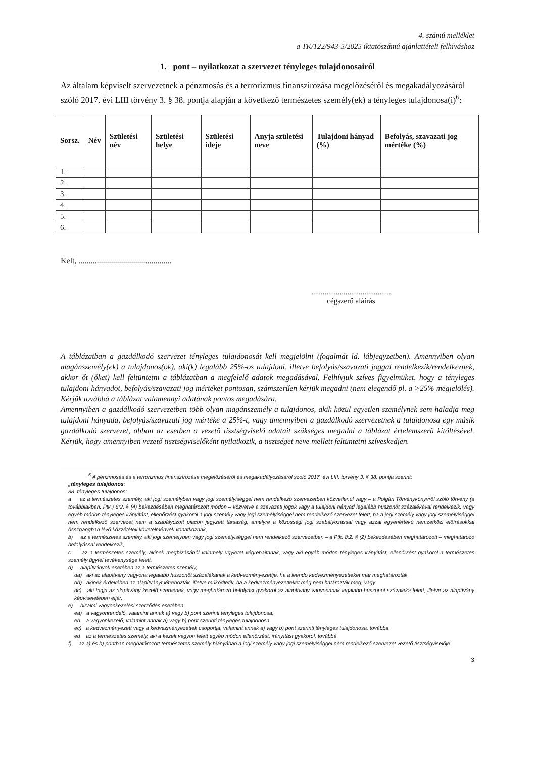4. számú melléklet
a TK/122/943-5/2025 iktatószámú ajánlattételi felhíváshoz
1. pont – nyilatkozat a szervezet tényleges tulajdonosairól
Az általam képviselt szervezetnek a pénzmosás és a terrorizmus finanszírozása megelőzéséről és megakadályozásáról szóló 2017. évi LIII törvény 3. § 38. pontja alapján a következő természetes személy(ek) a tényleges tulajdonosa(i)<sup>6</sup>:
| Sorsz. | Név | Születési név | Születési helye | Születési ideje | Anyja születési neve | Tulajdoni hányad (%) | Befolyás, szavazati jog mértéke (%) |
| --- | --- | --- | --- | --- | --- | --- | --- |
| 1. | | | | | | | |
| 2. | | | | | | | |
| 3. | | | | | | | |
| 4. | | | | | | | |
| 5. | | | | | | | |
| 6. | | | | | | | |
Kelt, ..............................................
..........................................
cégszerű aláírás
A táblázatban a gazdálkodó szervezet tényleges tulajdonosát kell megjelölni (fogalmát ld. lábjegyzetben). Amennyiben olyan magánszemély(ek) a tulajdonos(ok), aki(k) legalább 25%-os tulajdoni, illetve befolyás/szavazati joggal rendelkezik/rendelkeznek, akkor őt (őket) kell feltüntetni a táblázatban a megfelelő adatok megadásával. Felhívjuk szíves figyelmüket, hogy a tényleges tulajdoni hányadot, befolyás/szavazati jog mértéket pontosan, számszerűen kérjük megadni (nem elegendő pl. a >25% megjelölés). Kérjük továbbá a táblázat valamennyi adatának pontos megadására.
Amennyiben a gazdálkodó szervezetben több olyan magánszemély a tulajdonos, akik közül egyetlen személynek sem haladja meg tulajdoni hányada, befolyás/szavazati jog mértéke a 25%-t, vagy amennyiben a gazdálkodó szervezetnek a tulajdonosa egy másik gazdálkodó szervezet, abban az esetben a vezető tisztségviselő adatait szükséges megadni a táblázat értelemszerű kitöltésével. Kérjük, hogy amennyiben vezető tisztségviselőként nyilatkozik, a tisztséget neve mellett feltüntetni szíveskedjen.
<sup>6</sup> A pénzmosás és a terrorizmus finanszírozása megelőzéséről és megakadályozásáról szóló 2017. évi LIII. törvény 3. § 38. pontja szerint:
„tényleges tulajdonos:
38. tényleges tulajdonos:
a az a természetes személy, aki jogi személyben vagy jogi személyiséggel nem rendelkező szervezetben közvetlenül vagy – a Polgári Törvénykönyvről szóló törvény (a továbbiakban: Ptk.) 8:2. § (4) bekezdésében meghatározott módon – közvetve a szavazati jogok vagy a tulajdoni hányad legalább huszonöt százalékával rendelkezik, vagy egyéb módon tényleges irányítást, ellenőrzést gyakorol a jogi személy vagy jogi személyiséggel nem rendelkező szervezet felett, ha a jogi személy vagy jogi személyiséggel nem rendelkező szervezet nem a szabályozott piacon jegyzett társaság, amelyre a közösségi jogi szabályozással vagy azzal egyenértékű nemzetközi előírásokkal összhangban lévő közzétételi követelmények vonatkoznak,
b) az a természetes személy, aki jogi személyben vagy jogi személyiséggel nem rendelkező szervezetben – a Ptk. 8:2. § (2) bekezdésében meghatározott – meghatározó befolyással rendelkezik,
c az a természetes személy, akinek megbízásából valamely ügyletet végrehajtanak, vagy aki egyéb módon tényleges irányítást, ellenőrzést gyakorol a természetes személy ügyfél tevékenysége felett,
d) alapítványok esetében az a természetes személy,
da) aki az alapítvány vagyona legalább huszonöt százalékának a kedvezményezettje, ha a leendő kedvezményezetteket már meghatározták,
db) akinek érdekében az alapítványt létrehozták, illetve működtetik, ha a kedvezményezetteket még nem határozták meg, vagy
dc) aki tagja az alapítvány kezelő szervének, vagy meghatározó befolyást gyakorol az alapítvány vagyonának legalább huszonöt százaléka felett, illetve az alapítvány képviseletében eljár,
e) bizalmi vagyonkezelési szerződés esetében
ea) a vagyonrendelő, valamint annak a) vagy b) pont szerinti tényleges tulajdonosa,
eb a vagyonkezelő, valamint annak a) vagy b) pont szerinti tényleges tulajdonosa,
ec) a kedvezményezett vagy a kedvezményezettek csoportja, valamint annak a) vagy b) pont szerinti tényleges tulajdonosa, továbbá
ed az a természetes személy, aki a kezelt vagyon felett egyéb módon ellenőrzést, irányítást gyakorol, továbbá
f) az a) és b) pontban meghatározott természetes személy hiányában a jogi személy vagy jogi személyiséggel nem rendelkező szervezet vezető tisztségviselője.
3